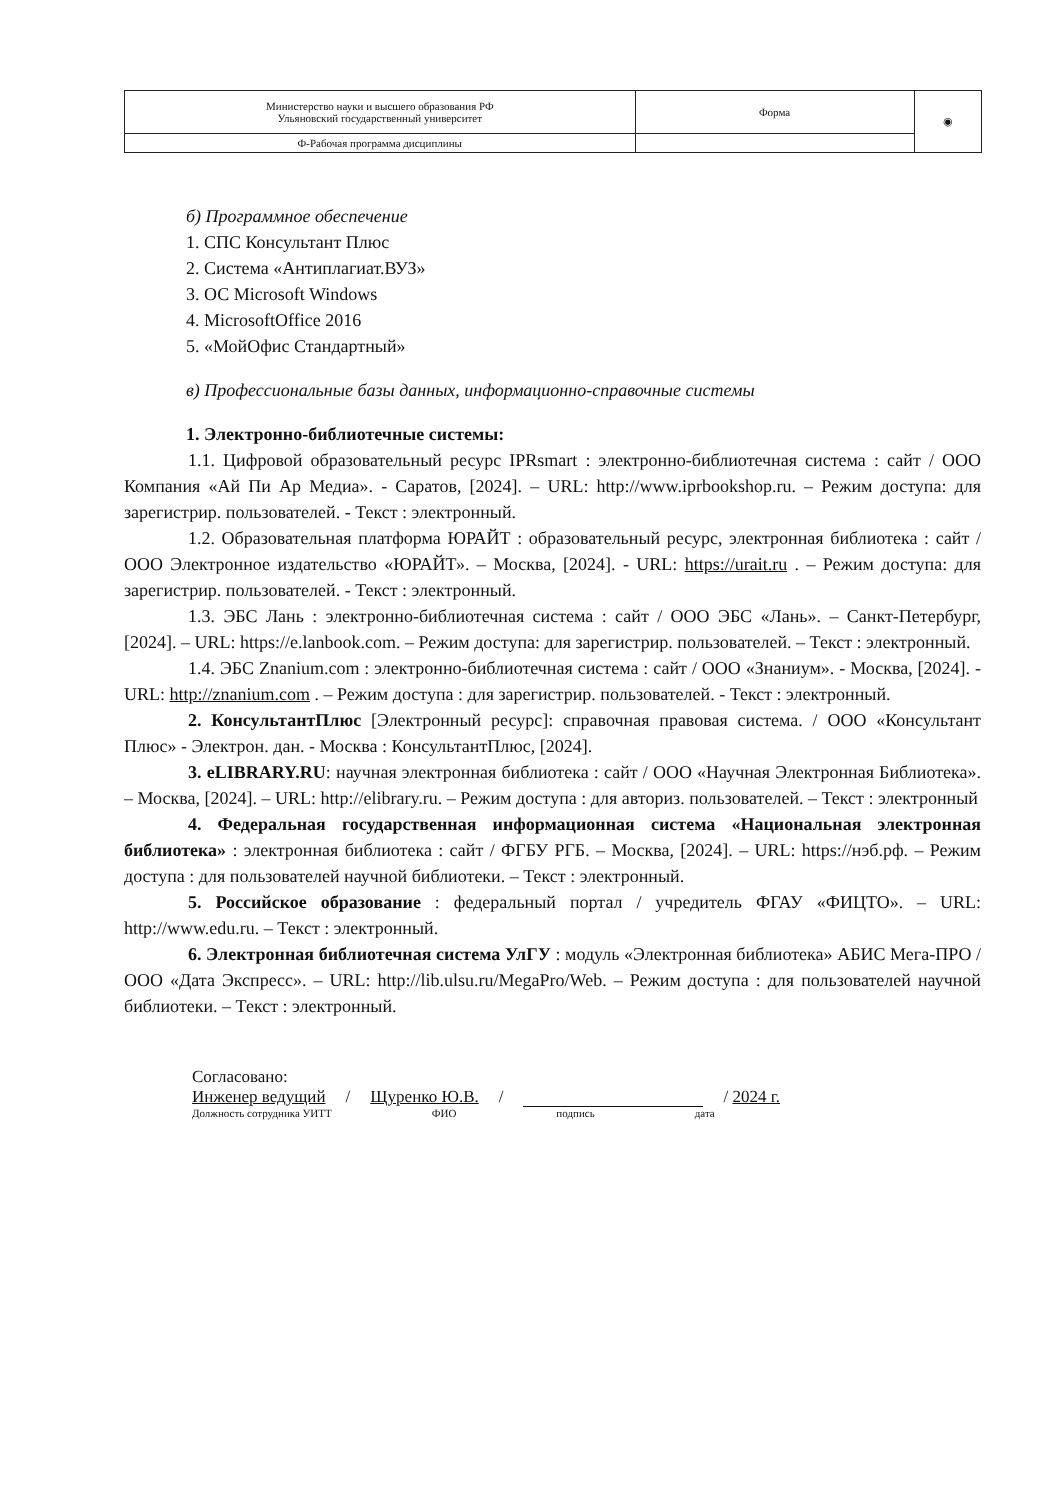| Министерство науки и высшего образования РФ Ульяновский государственный университет | Форма | ◉ |
| Ф-Рабочая программа дисциплины | | |
б) Программное обеспечение
1. СПС Консультант Плюс
2. Система «Антиплагиат.ВУЗ»
3. ОС Microsoft Windows
4. MicrosoftOffice 2016
5. «МойОфис Стандартный»
в) Профессиональные базы данных, информационно-справочные системы
1. Электронно-библиотечные системы:
1.1. Цифровой образовательный ресурс IPRsmart : электронно-библиотечная система : сайт / ООО Компания «Ай Пи Ар Медиа». - Саратов, [2024]. – URL: http://www.iprbookshop.ru. – Режим доступа: для зарегистрир. пользователей. - Текст : электронный.
1.2. Образовательная платформа ЮРАЙТ : образовательный ресурс, электронная библиотека : сайт / ООО Электронное издательство «ЮРАЙТ». – Москва, [2024]. - URL: https://urait.ru . – Режим доступа: для зарегистрир. пользователей. - Текст : электронный.
1.3. ЭБС Лань : электронно-библиотечная система : сайт / ООО ЭБС «Лань». – Санкт-Петербург, [2024]. – URL: https://e.lanbook.com. – Режим доступа: для зарегистрир. пользователей. – Текст : электронный.
1.4. ЭБС Znanium.com : электронно-библиотечная система : сайт / ООО «Знаниум». - Москва, [2024]. - URL: http://znanium.com . – Режим доступа : для зарегистрир. пользователей. - Текст : электронный.
2. КонсультантПлюс [Электронный ресурс]: справочная правовая система. / ООО «Консультант Плюс» - Электрон. дан. - Москва : КонсультантПлюс, [2024].
3. eLIBRARY.RU: научная электронная библиотека : сайт / ООО «Научная Электронная Библиотека». – Москва, [2024]. – URL: http://elibrary.ru. – Режим доступа : для авториз. пользователей. – Текст : электронный
4. Федеральная государственная информационная система «Национальная электронная библиотека» : электронная библиотека : сайт / ФГБУ РГБ. – Москва, [2024]. – URL: https://нэб.рф. – Режим доступа : для пользователей научной библиотеки. – Текст : электронный.
5. Российское образование : федеральный портал / учредитель ФГАУ «ФИЦТО». – URL: http://www.edu.ru. – Текст : электронный.
6. Электронная библиотечная система УлГУ : модуль «Электронная библиотека» АБИС Мега-ПРО / ООО «Дата Экспресс». – URL: http://lib.ulsu.ru/MegaPro/Web. – Режим доступа : для пользователей научной библиотеки. – Текст : электронный.
Согласовано:
Инженер ведущий / Щуренко Ю.В. / / 2024 г.
Должность сотрудника УИТТ ФИО подпись дата